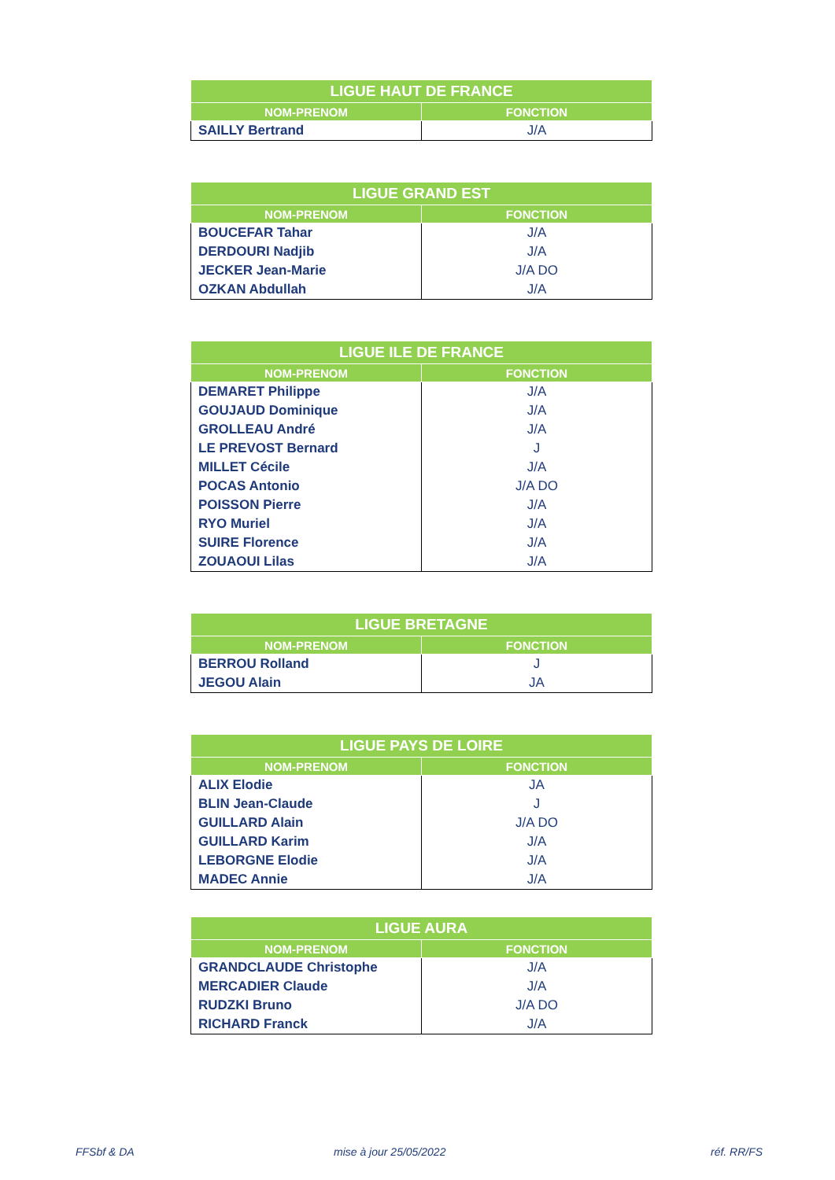| LIGUE HAUT DE FRANCE | |
| --- | --- |
| NOM-PRENOM | FONCTION |
| SAILLY Bertrand | J/A |
| LIGUE GRAND EST | |
| --- | --- |
| NOM-PRENOM | FONCTION |
| BOUCEFAR Tahar | J/A |
| DERDOURI Nadjib | J/A |
| JECKER Jean-Marie | J/A DO |
| OZKAN Abdullah | J/A |
| LIGUE ILE DE FRANCE | |
| --- | --- |
| NOM-PRENOM | FONCTION |
| DEMARET Philippe | J/A |
| GOUJAUD Dominique | J/A |
| GROLLEAU André | J/A |
| LE PREVOST Bernard | J |
| MILLET Cécile | J/A |
| POCAS Antonio | J/A DO |
| POISSON Pierre | J/A |
| RYO Muriel | J/A |
| SUIRE Florence | J/A |
| ZOUAOUI Lilas | J/A |
| LIGUE BRETAGNE | |
| --- | --- |
| NOM-PRENOM | FONCTION |
| BERROU Rolland | J |
| JEGOU Alain | JA |
| LIGUE PAYS DE LOIRE | |
| --- | --- |
| NOM-PRENOM | FONCTION |
| ALIX Elodie | JA |
| BLIN Jean-Claude | J |
| GUILLARD Alain | J/A DO |
| GUILLARD Karim | J/A |
| LEBORGNE Elodie | J/A |
| MADEC Annie | J/A |
| LIGUE AURA | |
| --- | --- |
| NOM-PRENOM | FONCTION |
| GRANDCLAUDE Christophe | J/A |
| MERCADIER Claude | J/A |
| RUDZKI Bruno | J/A DO |
| RICHARD Franck | J/A |
FFSbf & DA mise à jour 25/05/2022 réf. RR/FS